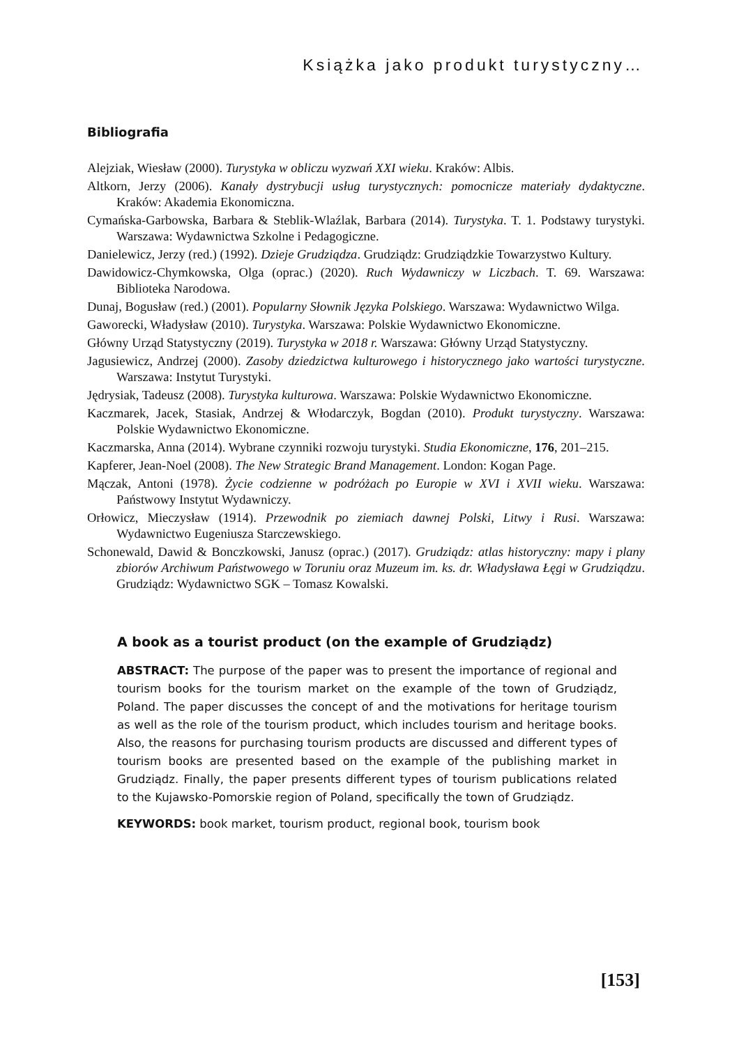Książka jako produkt turystyczny…
Bibliografia
Alejziak, Wiesław (2000). Turystyka w obliczu wyzwań XXI wieku. Kraków: Albis.
Altkorn, Jerzy (2006). Kanały dystrybucji usług turystycznych: pomocnicze materiały dydaktyczne. Kraków: Akademia Ekonomiczna.
Cymańska-Garbowska, Barbara & Steblik-Wlaźlak, Barbara (2014). Turystyka. T. 1. Podstawy turystyki. Warszawa: Wydawnictwa Szkolne i Pedagogiczne.
Danielewicz, Jerzy (red.) (1992). Dzieje Grudziądza. Grudziądz: Grudziądzkie Towarzystwo Kultury.
Dawidowicz-Chymkowska, Olga (oprac.) (2020). Ruch Wydawniczy w Liczbach. T. 69. Warszawa: Biblioteka Narodowa.
Dunaj, Bogusław (red.) (2001). Popularny Słownik Języka Polskiego. Warszawa: Wydawnictwo Wilga.
Gaworecki, Władysław (2010). Turystyka. Warszawa: Polskie Wydawnictwo Ekonomiczne.
Główny Urząd Statystyczny (2019). Turystyka w 2018 r. Warszawa: Główny Urząd Statystyczny.
Jagusiewicz, Andrzej (2000). Zasoby dziedzictwa kulturowego i historycznego jako wartości turystyczne. Warszawa: Instytut Turystyki.
Jędrysiak, Tadeusz (2008). Turystyka kulturowa. Warszawa: Polskie Wydawnictwo Ekonomiczne.
Kaczmarek, Jacek, Stasiak, Andrzej & Włodarczyk, Bogdan (2010). Produkt turystyczny. Warszawa: Polskie Wydawnictwo Ekonomiczne.
Kaczmarska, Anna (2014). Wybrane czynniki rozwoju turystyki. Studia Ekonomiczne, 176, 201–215.
Kapferer, Jean-Noel (2008). The New Strategic Brand Management. London: Kogan Page.
Mączak, Antoni (1978). Życie codzienne w podróżach po Europie w XVI i XVII wieku. Warszawa: Państwowy Instytut Wydawniczy.
Orłowicz, Mieczysław (1914). Przewodnik po ziemiach dawnej Polski, Litwy i Rusi. Warszawa: Wydawnictwo Eugeniusza Starczewskiego.
Schonewald, Dawid & Bonczkowski, Janusz (oprac.) (2017). Grudziądz: atlas historyczny: mapy i plany zbiorów Archiwum Państwowego w Toruniu oraz Muzeum im. ks. dr. Władysława Łęgi w Grudziądzu. Grudziądz: Wydawnictwo SGK – Tomasz Kowalski.
A book as a tourist product (on the example of Grudziądz)
ABSTRACT: The purpose of the paper was to present the importance of regional and tourism books for the tourism market on the example of the town of Grudziądz, Poland. The paper discusses the concept of and the motivations for heritage tourism as well as the role of the tourism product, which includes tourism and heritage books. Also, the reasons for purchasing tourism products are discussed and different types of tourism books are presented based on the example of the publishing market in Grudziądz. Finally, the paper presents different types of tourism publications related to the Kujawsko-Pomorskie region of Poland, specifically the town of Grudziądz.
KEYWORDS: book market, tourism product, regional book, tourism book
[153]